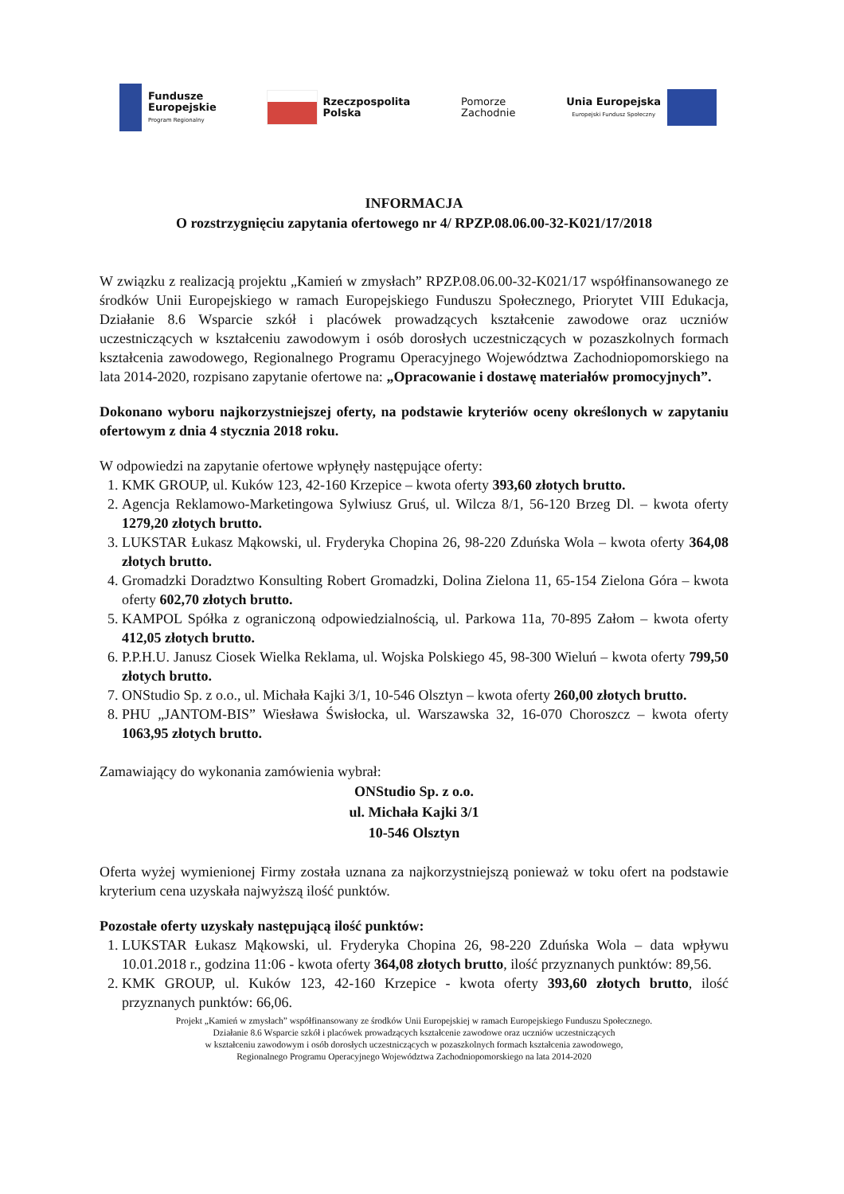Fundusze
Europejskie
Program Regionalny
Rzeczpospolita
Polska
Pomorze
Zachodnie
Unia Europejska
Europejski Fundusz Społeczny
INFORMACJA
O rozstrzygnięciu zapytania ofertowego nr 4/ RPZP.08.06.00-32-K021/17/2018
W związku z realizacją projektu „Kamień w zmysłach” RPZP.08.06.00-32-K021/17 współfinansowanego ze środków Unii Europejskiego w ramach Europejskiego Funduszu Społecznego, Priorytet VIII Edukacja, Działanie 8.6 Wsparcie szkół i placówek prowadzących kształcenie zawodowe oraz uczniów uczestniczących w kształceniu zawodowym i osób dorosłych uczestniczących w pozaszkolnych formach kształcenia zawodowego, Regionalnego Programu Operacyjnego Województwa Zachodniopomorskiego na lata 2014-2020, rozpisano zapytanie ofertowe na: „Opracowanie i dostawę materiałów promocyjnych”.
Dokonano wyboru najkorzystniejszej oferty, na podstawie kryteriów oceny określonych w zapytaniu ofertowym z dnia 4 stycznia 2018 roku.
W odpowiedzi na zapytanie ofertowe wpłynęły następujące oferty:
1. KMK GROUP, ul. Kuków 123, 42-160 Krzepice – kwota oferty 393,60 złotych brutto.
2. Agencja Reklamowo-Marketingowa Sylwiusz Gruś, ul. Wilcza 8/1, 56-120 Brzeg Dl. – kwota oferty 1279,20 złotych brutto.
3. LUKSTAR Łukasz Mąkowski, ul. Fryderyka Chopina 26, 98-220 Zduńska Wola – kwota oferty 364,08 złotych brutto.
4. Gromadzki Doradztwo Konsulting Robert Gromadzki, Dolina Zielona 11, 65-154 Zielona Góra – kwota oferty 602,70 złotych brutto.
5. KAMPOL Spółka z ograniczoną odpowiedzialnością, ul. Parkowa 11a, 70-895 Załom – kwota oferty 412,05 złotych brutto.
6. P.P.H.U. Janusz Ciosek Wielka Reklama, ul. Wojska Polskiego 45, 98-300 Wieluń – kwota oferty 799,50 złotych brutto.
7. ONStudio Sp. z o.o., ul. Michała Kajki 3/1, 10-546 Olsztyn – kwota oferty 260,00 złotych brutto.
8. PHU „JANTOM-BIS” Wiesława Świsłocka, ul. Warszawska 32, 16-070 Choroszcz – kwota oferty 1063,95 złotych brutto.
Zamawiający do wykonania zamówienia wybrał:
ONStudio Sp. z o.o.
ul. Michała Kajki 3/1
10-546 Olsztyn
Oferta wyżej wymienionej Firmy została uznana za najkorzystniejszą ponieważ w toku ofert na podstawie kryterium cena uzyskała najwyższą ilość punktów.
Pozostałe oferty uzyskały następującą ilość punktów:
1. LUKSTAR Łukasz Mąkowski, ul. Fryderyka Chopina 26, 98-220 Zduńska Wola – data wpływu 10.01.2018 r., godzina 11:06 - kwota oferty 364,08 złotych brutto, ilość przyznanych punktów: 89,56.
2. KMK GROUP, ul. Kuków 123, 42-160 Krzepice - kwota oferty 393,60 złotych brutto, ilość przyznanych punktów: 66,06.
Projekt „Kamień w zmysłach” współfinansowany ze środków Unii Europejskiej w ramach Europejskiego Funduszu Społecznego.
Działanie 8.6 Wsparcie szkół i placówek prowadzących kształcenie zawodowe oraz uczniów uczestniczących
w kształceniu zawodowym i osób dorosłych uczestniczących w pozaszkolnych formach kształcenia zawodowego,
Regionalnego Programu Operacyjnego Województwa Zachodniopomorskiego na lata 2014-2020